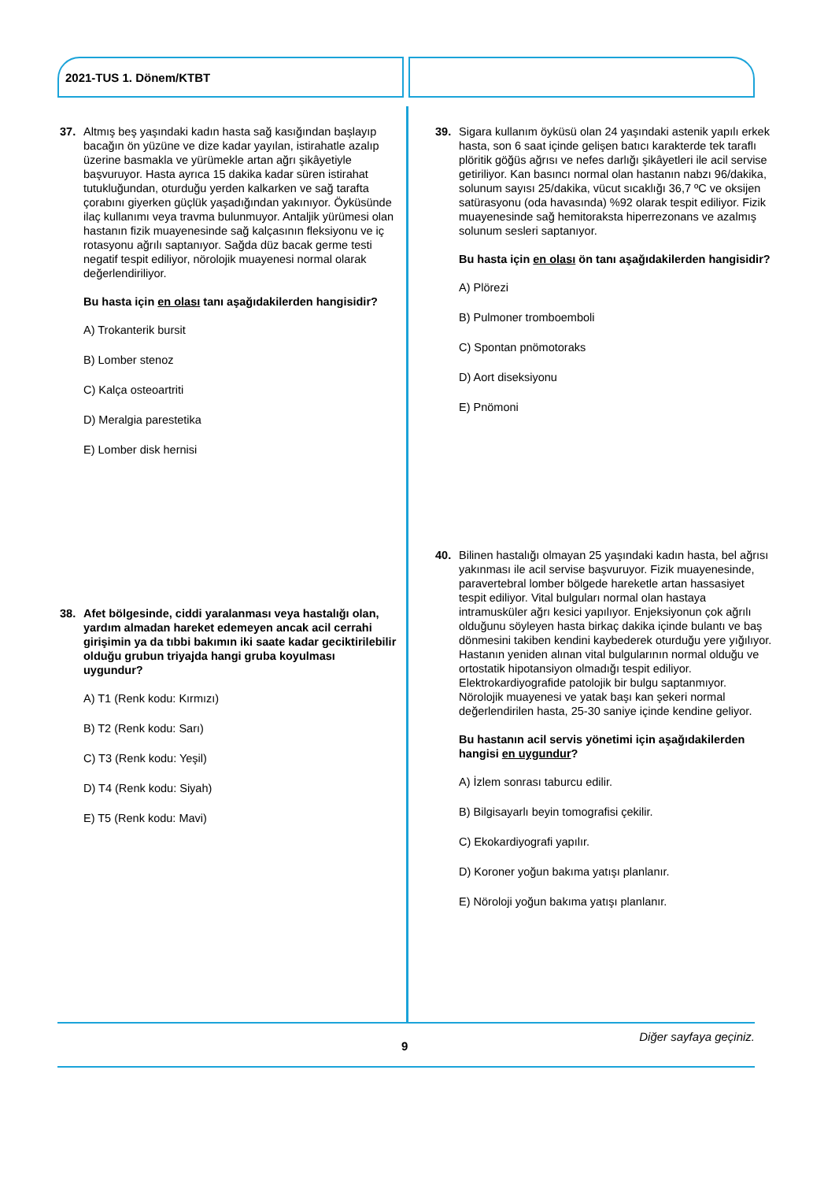2021-TUS 1. Dönem/KTBT
37. Altmış beş yaşındaki kadın hasta sağ kasığından başlayıp bacağın ön yüzüne ve dize kadar yayılan, istirahatle azalıp üzerine basmakla ve yürümekle artan ağrı şikâyetiyle başvuruyor. Hasta ayrıca 15 dakika kadar süren istirahat tutukluğundan, oturduğu yerden kalkarken ve sağ tarafta çorabını giyerken güçlük yaşadığından yakınıyor. Öyküsünde ilaç kullanımı veya travma bulunmuyor. Antaljik yürümesi olan hastanın fizik muayenesinde sağ kalçasının fleksiyonu ve iç rotasyonu ağrılı saptanıyor. Sağda düz bacak germe testi negatif tespit ediliyor, nörolojik muayenesi normal olarak değerlendiriliyor.
Bu hasta için en olası tanı aşağıdakilerden hangisidir?
A) Trokanterik bursit
B) Lomber stenoz
C) Kalça osteoartriti
D) Meralgia parestetika
E) Lomber disk hernisi
38. Afet bölgesinde, ciddi yaralanması veya hastalığı olan, yardım almadan hareket edemeyen ancak acil cerrahi girişimin ya da tıbbi bakımın iki saate kadar geciktirilebilir olduğu grubun triyajda hangi gruba koyulması uygundur?
A) T1 (Renk kodu: Kırmızı)
B) T2 (Renk kodu: Sarı)
C) T3 (Renk kodu: Yeşil)
D) T4 (Renk kodu: Siyah)
E) T5 (Renk kodu: Mavi)
39. Sigara kullanım öyküsü olan 24 yaşındaki astenik yapılı erkek hasta, son 6 saat içinde gelişen batıcı karakterde tek taraflı plöritik göğüs ağrısı ve nefes darlığı şikâyetleri ile acil servise getiriliyor. Kan basıncı normal olan hastanın nabzı 96/dakika, solunum sayısı 25/dakika, vücut sıcaklığı 36,7 ºC ve oksijen satürasyonu (oda havasında) %92 olarak tespit ediliyor. Fizik muayenesinde sağ hemitoraksta hiperrezonans ve azalmış solunum sesleri saptanıyor.
Bu hasta için en olası ön tanı aşağıdakilerden hangisidir?
A) Plörezi
B) Pulmoner tromboemboli
C) Spontan pnömotoraks
D) Aort diseksiyonu
E) Pnömoni
40. Bilinen hastalığı olmayan 25 yaşındaki kadın hasta, bel ağrısı yakınması ile acil servise başvuruyor. Fizik muayenesinde, paravertebral lomber bölgede hareketle artan hassasiyet tespit ediliyor. Vital bulguları normal olan hastaya intramusküler ağrı kesici yapılıyor. Enjeksiyonun çok ağrılı olduğunu söyleyen hasta birkaç dakika içinde bulantı ve baş dönmesini takiben kendini kaybederek oturduğu yere yığılıyor. Hastanın yeniden alınan vital bulgularının normal olduğu ve ortostatik hipotansiyon olmadığı tespit ediliyor. Elektrokardiyografide patolojik bir bulgu saptanmıyor. Nörolojik muayenesi ve yatak başı kan şekeri normal değerlendirilen hasta, 25-30 saniye içinde kendine geliyor.
Bu hastanın acil servis yönetimi için aşağıdakilerden hangisi en uygundur?
A) İzlem sonrası taburcu edilir.
B) Bilgisayarlı beyin tomografisi çekilir.
C) Ekokardiyografi yapılır.
D) Koroner yoğun bakıma yatışı planlanır.
E) Nöroloji yoğun bakıma yatışı planlanır.
Diğer sayfaya geçiniz.
9